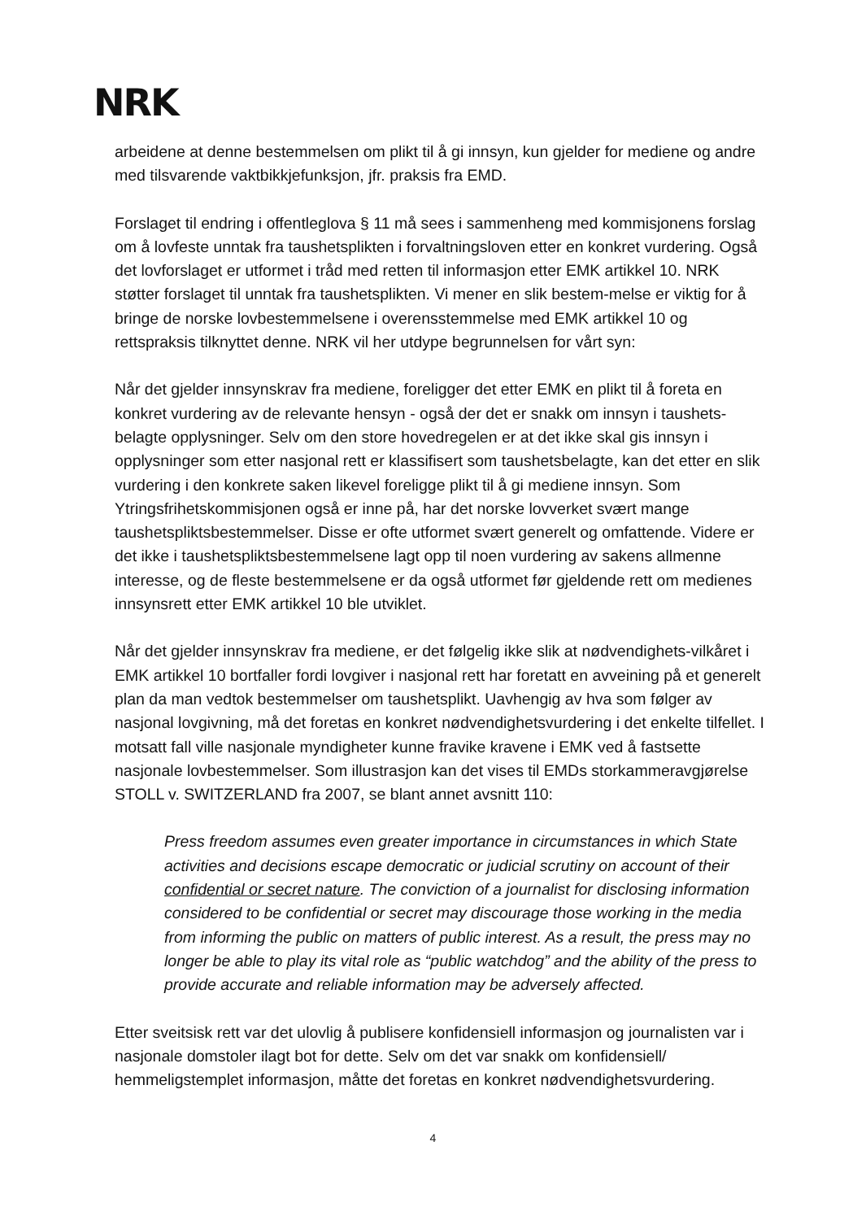NRK
arbeidene at denne bestemmelsen om plikt til å gi innsyn, kun gjelder for mediene og andre med tilsvarende vaktbikkjefunksjon, jfr. praksis fra EMD.
Forslaget til endring i offentleglova § 11 må sees i sammenheng med kommisjonens forslag om å lovfeste unntak fra taushetsplikten i forvaltningsloven etter en konkret vurdering. Også det lovforslaget er utformet i tråd med retten til informasjon etter EMK artikkel 10. NRK støtter forslaget til unntak fra taushetsplikten. Vi mener en slik bestem-melse er viktig for å bringe de norske lovbestemmelsene i overensstemmelse med EMK artikkel 10 og rettspraksis tilknyttet denne. NRK vil her utdype begrunnelsen for vårt syn:
Når det gjelder innsynskrav fra mediene, foreligger det etter EMK en plikt til å foreta en konkret vurdering av de relevante hensyn - også der det er snakk om innsyn i taushets-belagte opplysninger. Selv om den store hovedregelen er at det ikke skal gis innsyn i opplysninger som etter nasjonal rett er klassifisert som taushetsbelagte, kan det etter en slik vurdering i den konkrete saken likevel foreligge plikt til å gi mediene innsyn. Som Ytringsfrihetskommisjonen også er inne på, har det norske lovverket svært mange taushetspliktsbestemmelser. Disse er ofte utformet svært generelt og omfattende. Videre er det ikke i taushetspliktsbestemmelsene lagt opp til noen vurdering av sakens allmenne interesse, og de fleste bestemmelsene er da også utformet før gjeldende rett om medienes innsynsrett etter EMK artikkel 10 ble utviklet.
Når det gjelder innsynskrav fra mediene, er det følgelig ikke slik at nødvendighets-vilkåret i EMK artikkel 10 bortfaller fordi lovgiver i nasjonal rett har foretatt en avveining på et generelt plan da man vedtok bestemmelser om taushetsplikt. Uavhengig av hva som følger av nasjonal lovgivning, må det foretas en konkret nødvendighetsvurdering i det enkelte tilfellet. I motsatt fall ville nasjonale myndigheter kunne fravike kravene i EMK ved å fastsette nasjonale lovbestemmelser. Som illustrasjon kan det vises til EMDs storkammeravgjørelse STOLL v. SWITZERLAND fra 2007, se blant annet avsnitt 110:
Press freedom assumes even greater importance in circumstances in which State activities and decisions escape democratic or judicial scrutiny on account of their confidential or secret nature. The conviction of a journalist for disclosing information considered to be confidential or secret may discourage those working in the media from informing the public on matters of public interest. As a result, the press may no longer be able to play its vital role as “public watchdog” and the ability of the press to provide accurate and reliable information may be adversely affected.
Etter sveitsisk rett var det ulovlig å publisere konfidensiell informasjon og journalisten var i nasjonale domstoler ilagt bot for dette. Selv om det var snakk om konfidensiell/ hemmeligstemplet informasjon, måtte det foretas en konkret nødvendighetsvurdering.
4